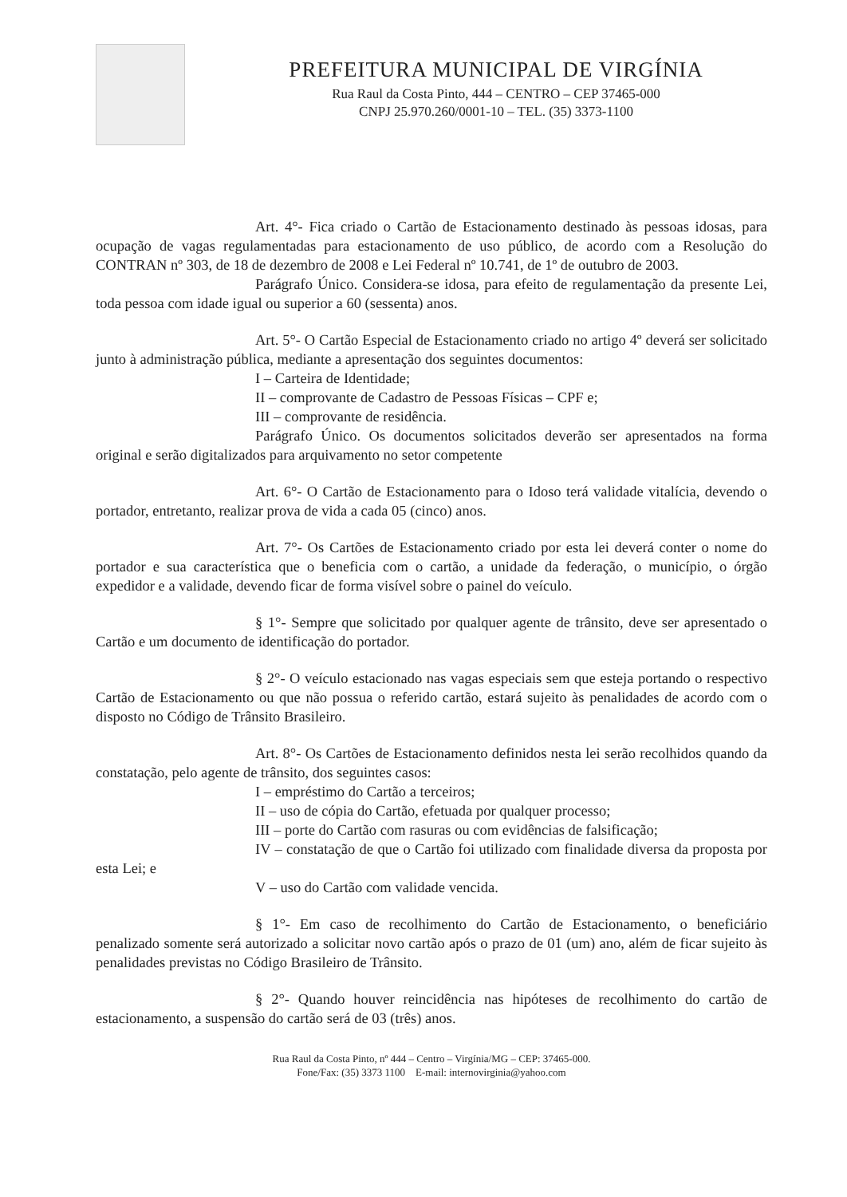PREFEITURA MUNICIPAL DE VIRGÍNIA
Rua Raul da Costa Pinto, 444 – CENTRO – CEP 37465-000
CNPJ 25.970.260/0001-10 – TEL. (35) 3373-1100
Art. 4°- Fica criado o Cartão de Estacionamento destinado às pessoas idosas, para ocupação de vagas regulamentadas para estacionamento de uso público, de acordo com a Resolução do CONTRAN nº 303, de 18 de dezembro de 2008 e Lei Federal nº 10.741, de 1º de outubro de 2003.
Parágrafo Único. Considera-se idosa, para efeito de regulamentação da presente Lei, toda pessoa com idade igual ou superior a 60 (sessenta) anos.
Art. 5°- O Cartão Especial de Estacionamento criado no artigo 4º deverá ser solicitado junto à administração pública, mediante a apresentação dos seguintes documentos:
I – Carteira de Identidade;
II – comprovante de Cadastro de Pessoas Físicas – CPF e;
III – comprovante de residência.
Parágrafo Único. Os documentos solicitados deverão ser apresentados na forma original e serão digitalizados para arquivamento no setor competente
Art. 6°- O Cartão de Estacionamento para o Idoso terá validade vitalícia, devendo o portador, entretanto, realizar prova de vida a cada 05 (cinco) anos.
Art. 7°- Os Cartões de Estacionamento criado por esta lei deverá conter o nome do portador e sua característica que o beneficia com o cartão, a unidade da federação, o município, o órgão expedidor e a validade, devendo ficar de forma visível sobre o painel do veículo.
§ 1°- Sempre que solicitado por qualquer agente de trânsito, deve ser apresentado o Cartão e um documento de identificação do portador.
§ 2°- O veículo estacionado nas vagas especiais sem que esteja portando o respectivo Cartão de Estacionamento ou que não possua o referido cartão, estará sujeito às penalidades de acordo com o disposto no Código de Trânsito Brasileiro.
Art. 8°- Os Cartões de Estacionamento definidos nesta lei serão recolhidos quando da constatação, pelo agente de trânsito, dos seguintes casos:
I – empréstimo do Cartão a terceiros;
II – uso de cópia do Cartão, efetuada por qualquer processo;
III – porte do Cartão com rasuras ou com evidências de falsificação;
IV – constatação de que o Cartão foi utilizado com finalidade diversa da proposta por esta Lei; e
V – uso do Cartão com validade vencida.
§ 1°- Em caso de recolhimento do Cartão de Estacionamento, o beneficiário penalizado somente será autorizado a solicitar novo cartão após o prazo de 01 (um) ano, além de ficar sujeito às penalidades previstas no Código Brasileiro de Trânsito.
§ 2°- Quando houver reincidência nas hipóteses de recolhimento do cartão de estacionamento, a suspensão do cartão será de 03 (três) anos.
Rua Raul da Costa Pinto, nº 444 – Centro – Virgínia/MG – CEP: 37465-000.
Fone/Fax: (35) 3373 1100 E-mail: internovirginia@yahoo.com